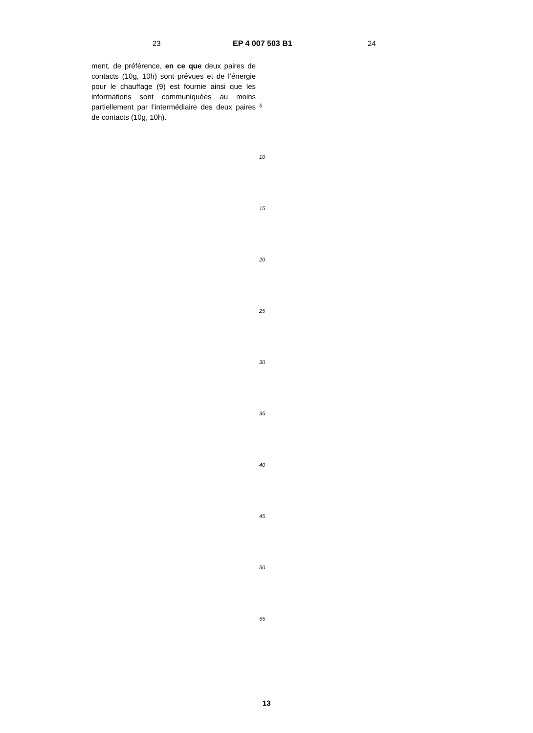23 EP 4 007 503 B1 24
ment, de préférence, en ce que deux paires de contacts (10g, 10h) sont prévues et de l’énergie pour le chauffage (9) est fournie ainsi que les informations sont communiquées au moins partiellement par l’intermédiaire des deux paires de contacts (10g, 10h).
5
10
15
20
25
30
35
40
45
50
55
13